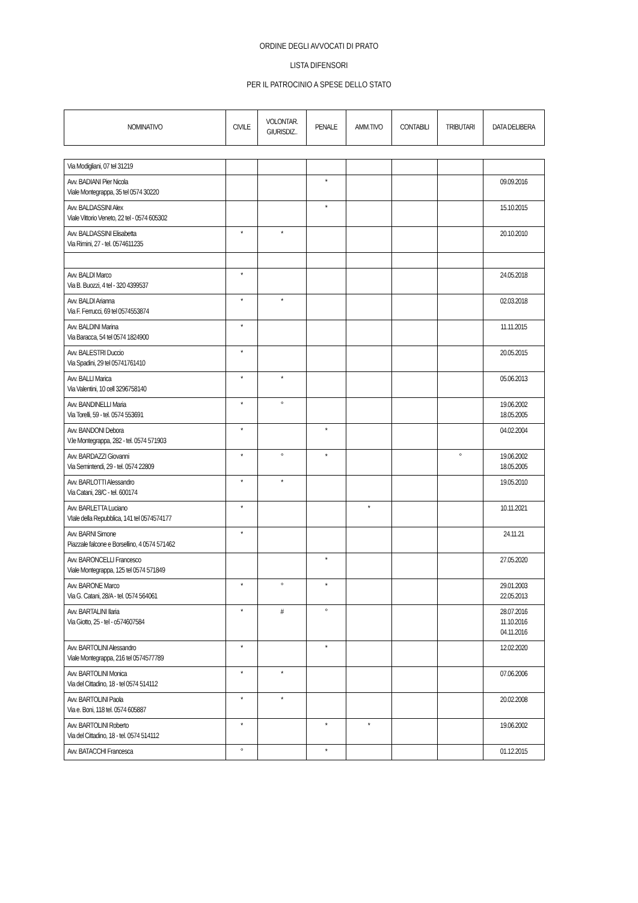ORDINE DEGLI AVVOCATI DI PRATO
LISTA DIFENSORI
PER IL PATROCINIO A SPESE DELLO STATO
| NOMINATIVO | CIVILE | VOLONTAR. GIURISDIZ.. | PENALE | AMM.TIVO | CONTABILI | TRIBUTARI | DATA DELIBERA |
| --- | --- | --- | --- | --- | --- | --- | --- |
| Via Modigliani, 07 tel 31219 | | | | | | | |
| Avv. BADIANI Pier Nicola Viale Montegrappa, 35 tel 0574 30220 | | | * | | | | 09.09.2016 |
| Avv. BALDASSINI Alex Viale Vittorio Veneto, 22 tel - 0574 605302 | | | * | | | | 15.10.2015 |
| Avv. BALDASSINI Elisabetta Via Rimini, 27 - tel. 0574611235 | * | * | | | | | 20.10.2010 |
| Avv. BALDI Marco Via B. Buozzi, 4 tel - 320 4399537 | * | | | | | | 24.05.2018 |
| Avv. BALDI Arianna Via F. Ferrucci, 69 tel 0574553874 | * | * | | | | | 02.03.2018 |
| Avv. BALDINI Marina Via Baracca, 54 tel 0574 1824900 | * | | | | | | 11.11.2015 |
| Avv. BALESTRI Duccio Via Spadini, 29 tel 05741761410 | * | | | | | | 20.05.2015 |
| Avv. BALLI Marica Via Valentini, 10 cell 3296758140 | * | * | | | | | 05.06.2013 |
| Avv. BANDINELLI Maria Via Torelli, 59 - tel. 0574 553691 | * | ° | | | | | 19.06.2002 18.05.2005 |
| Avv. BANDONI Debora V.le Montegrappa, 282 - tel. 0574 571903 | * | | * | | | | 04.02.2004 |
| Avv. BARDAZZI Giovanni Via Semintendi, 29 - tel. 0574 22809 | * | ° | * | | | ° | 19.06.2002 18.05.2005 |
| Avv. BARLOTTI Alessandro Via Catani, 28/C - tel. 600174 | * | * | | | | | 19.05.2010 |
| Avv. BARLETTA Luciano VIale della Repubblica, 141 tel 0574574177 | * | | | * | | | 10.11.2021 |
| Avv. BARNI Simone Piazzale falcone e Borsellino, 4 0574 571462 | * | | | | | | 24.11.21 |
| Avv. BARONCELLI Francesco Viale Montegrappa, 125 tel 0574 571849 | | | * | | | | 27.05.2020 |
| Avv. BARONE Marco Via G. Catani, 28/A - tel. 0574 564061 | * | ° | * | | | | 29.01.2003 22.05.2013 |
| Avv. BARTALINI Ilaria Via Giotto, 25 - tel - o574607584 | * | # | ° | | | | 28.07.2016 11.10.2016 04.11.2016 |
| Avv. BARTOLINI Alessandro Viale Montegrappa, 216 tel 0574577789 | * | | * | | | | 12.02.2020 |
| Avv. BARTOLINI Monica Via del Cittadino, 18 - tel 0574 514112 | * | * | | | | | 07.06.2006 |
| Avv. BARTOLINI Paola Via e. Boni, 118 tel. 0574 605887 | * | * | | | | | 20.02.2008 |
| Avv. BARTOLINI Roberto Via del Cittadino, 18 - tel. 0574 514112 | * | | * | * | | | 19.06.2002 |
| Avv. BATACCHI Francesca | ° | | * | | | | 01.12.2015 |